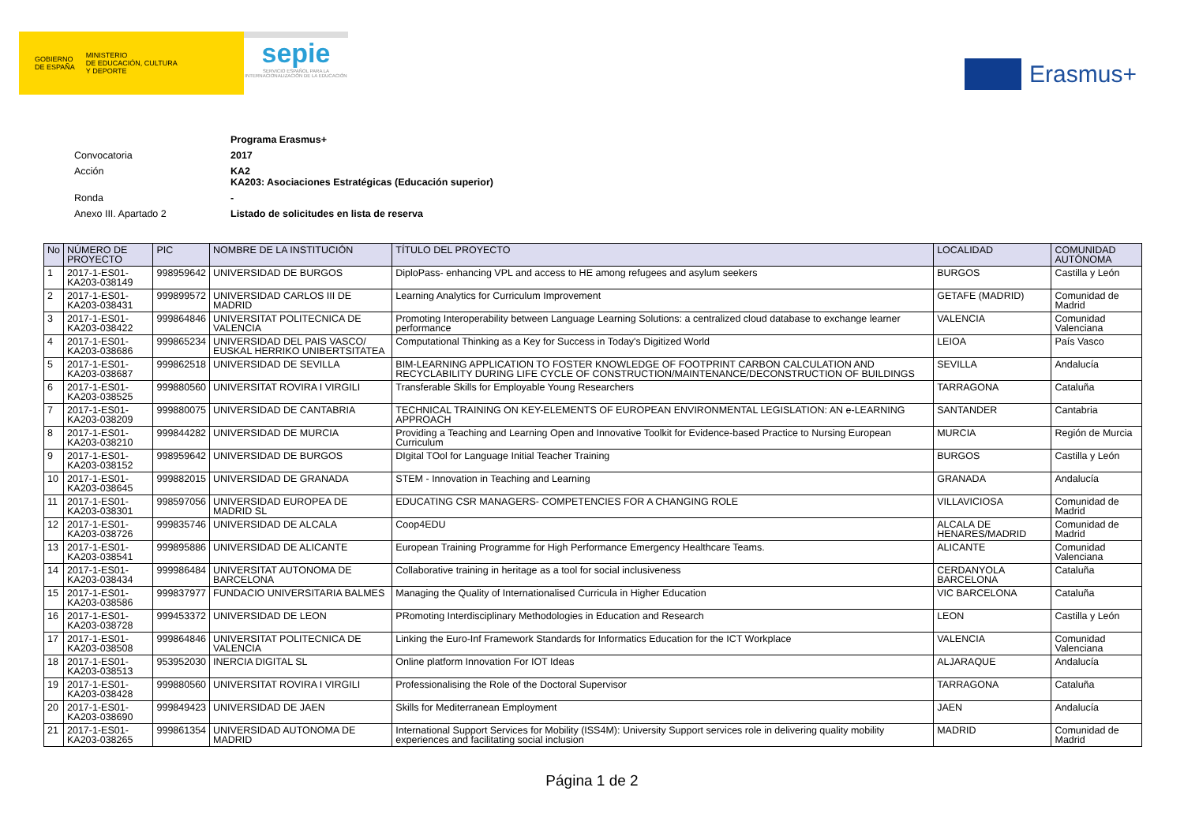GOBIERNO
DE ESPAÑA MINISTERIO
DE EDUCACIÓN, CULTURA
Y DEPORTE
sepie
SERVICIO ESPAÑOL PARA LA INTERNACIONALIZACIÓN DE LA EDUCACIÓN
Erasmus+
Programa Erasmus+
Convocatoria 2017
Acción KA2
KA203: Asociaciones Estratégicas (Educación superior)
Ronda -
Anexo III. Apartado 2 Listado de solicitudes en lista de reserva
| No | NÚMERO DE PROYECTO | PIC | NOMBRE DE LA INSTITUCIÓN | TÍTULO DEL PROYECTO | LOCALIDAD | COMUNIDAD AUTÓNOMA |
| --- | --- | --- | --- | --- | --- | --- |
| 1 | 2017-1-ES01-KA203-038149 | 998959642 | UNIVERSIDAD DE BURGOS | DiploPass- enhancing VPL and access to HE among refugees and asylum seekers | BURGOS | Castilla y León |
| 2 | 2017-1-ES01-KA203-038431 | 999899572 | UNIVERSIDAD CARLOS III DE MADRID | Learning Analytics for Curriculum Improvement | GETAFE (MADRID) | Comunidad de Madrid |
| 3 | 2017-1-ES01-KA203-038422 | 999864846 | UNIVERSITAT POLITECNICA DE VALENCIA | Promoting Interoperability between Language Learning Solutions: a centralized cloud database to exchange learner performance | VALENCIA | Comunidad Valenciana |
| 4 | 2017-1-ES01-KA203-038686 | 999865234 | UNIVERSIDAD DEL PAIS VASCO/ EUSKAL HERRIKO UNIBERTSITATEA | Computational Thinking as a Key for Success in Today's Digitized World | LEIOA | País Vasco |
| 5 | 2017-1-ES01-KA203-038687 | 999862518 | UNIVERSIDAD DE SEVILLA | BIM-LEARNING APPLICATION TO FOSTER KNOWLEDGE OF FOOTPRINT CARBON CALCULATION AND RECYCLABILITY DURING LIFE CYCLE OF CONSTRUCTION/MAINTENANCE/DECONSTRUCTION OF BUILDINGS | SEVILLA | Andalucía |
| 6 | 2017-1-ES01-KA203-038525 | 999880560 | UNIVERSITAT ROVIRA I VIRGILI | Transferable Skills for Employable Young Researchers | TARRAGONA | Cataluña |
| 7 | 2017-1-ES01-KA203-038209 | 999880075 | UNIVERSIDAD DE CANTABRIA | TECHNICAL TRAINING ON KEY-ELEMENTS OF EUROPEAN ENVIRONMENTAL LEGISLATION: AN e-LEARNING APPROACH | SANTANDER | Cantabria |
| 8 | 2017-1-ES01-KA203-038210 | 999844282 | UNIVERSIDAD DE MURCIA | Providing a Teaching and Learning Open and Innovative Toolkit for Evidence-based Practice to Nursing European Curriculum | MURCIA | Región de Murcia |
| 9 | 2017-1-ES01-KA203-038152 | 998959642 | UNIVERSIDAD DE BURGOS | DIgital TOol for Language Initial Teacher Training | BURGOS | Castilla y León |
| 10 | 2017-1-ES01-KA203-038645 | 999882015 | UNIVERSIDAD DE GRANADA | STEM - Innovation in Teaching and Learning | GRANADA | Andalucía |
| 11 | 2017-1-ES01-KA203-038301 | 998597056 | UNIVERSIDAD EUROPEA DE MADRID SL | EDUCATING CSR MANAGERS- COMPETENCIES FOR A CHANGING ROLE | VILLAVICIOSA | Comunidad de Madrid |
| 12 | 2017-1-ES01-KA203-038726 | 999835746 | UNIVERSIDAD DE ALCALA | Coop4EDU | ALCALA DE HENARES/MADRID | Comunidad de Madrid |
| 13 | 2017-1-ES01-KA203-038541 | 999895886 | UNIVERSIDAD DE ALICANTE | European Training Programme for High Performance Emergency Healthcare Teams. | ALICANTE | Comunidad Valenciana |
| 14 | 2017-1-ES01-KA203-038434 | 999986484 | UNIVERSITAT AUTONOMA DE BARCELONA | Collaborative training in heritage as a tool for social inclusiveness | CERDANYOLA BARCELONA | Cataluña |
| 15 | 2017-1-ES01-KA203-038586 | 999837977 | FUNDACIO UNIVERSITARIA BALMES | Managing the Quality of Internationalised Curricula in Higher Education | VIC BARCELONA | Cataluña |
| 16 | 2017-1-ES01-KA203-038728 | 999453372 | UNIVERSIDAD DE LEON | PRomoting Interdisciplinary Methodologies in Education and Research | LEON | Castilla y León |
| 17 | 2017-1-ES01-KA203-038508 | 999864846 | UNIVERSITAT POLITECNICA DE VALENCIA | Linking the Euro-Inf Framework Standards for Informatics Education for the ICT Workplace | VALENCIA | Comunidad Valenciana |
| 18 | 2017-1-ES01-KA203-038513 | 953952030 | INERCIA DIGITAL SL | Online platform Innovation For IOT Ideas | ALJARAQUE | Andalucía |
| 19 | 2017-1-ES01-KA203-038428 | 999880560 | UNIVERSITAT ROVIRA I VIRGILI | Professionalising the Role of the Doctoral Supervisor | TARRAGONA | Cataluña |
| 20 | 2017-1-ES01-KA203-038690 | 999849423 | UNIVERSIDAD DE JAEN | Skills for Mediterranean Employment | JAEN | Andalucía |
| 21 | 2017-1-ES01-KA203-038265 | 999861354 | UNIVERSIDAD AUTONOMA DE MADRID | International Support Services for Mobility (ISS4M): University Support services role in delivering quality mobility experiences and facilitating social inclusion | MADRID | Comunidad de Madrid |
Página 1 de 2